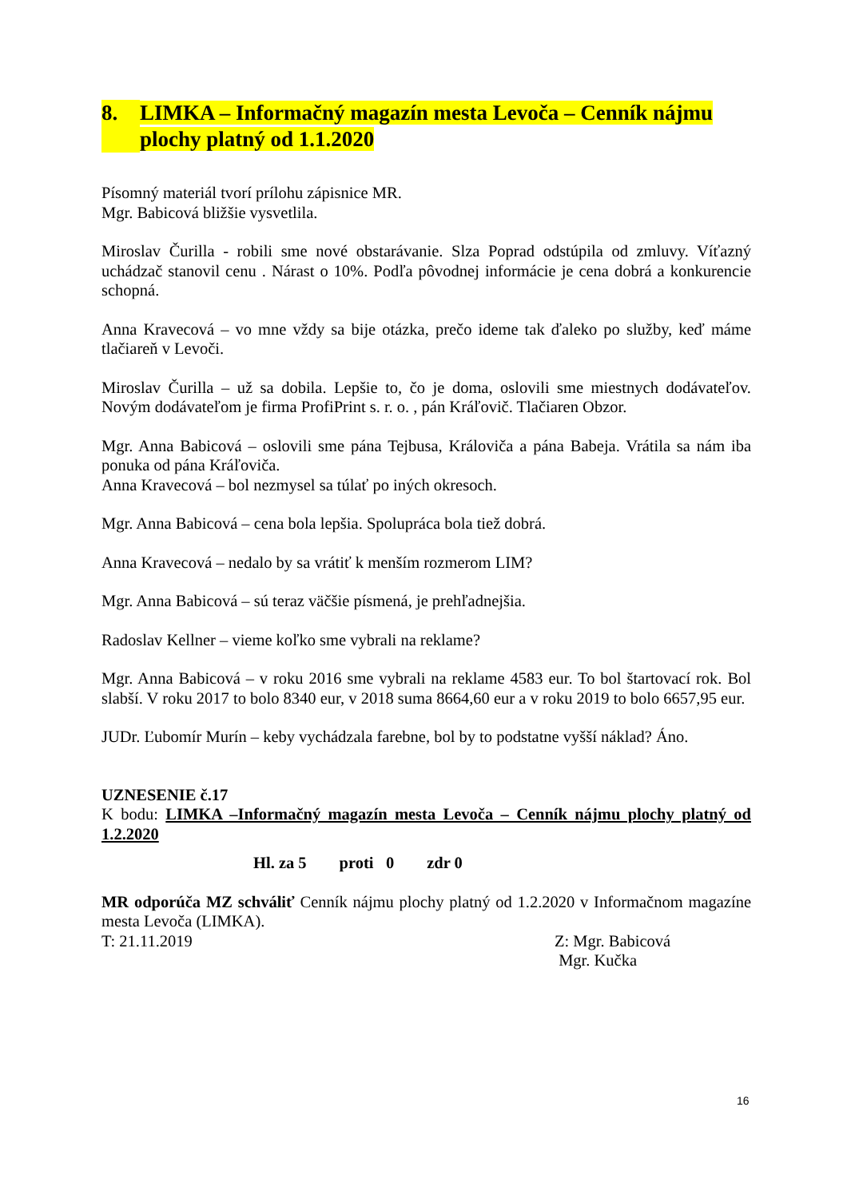8. LIMKA – Informačný magazín mesta Levoča – Cenník nájmu plochy platný od 1.1.2020
Písomný materiál tvorí prílohu zápisnice MR.
Mgr. Babicová bližšie vysvetlila.
Miroslav Čurilla - robili sme nové obstarávanie. Slza Poprad odstúpila od zmluvy. Víťazný uchádzač stanovil cenu . Nárast o 10%. Podľa pôvodnej informácie je cena dobrá a konkurencie schopná.
Anna Kravecová – vo mne vždy sa bije otázka, prečo ideme tak ďaleko po služby, keď máme tlačiareň v Levoči.
Miroslav Čurilla – už sa dobila. Lepšie to, čo je doma, oslovili sme miestnych dodávateľov. Novým dodávateľom je firma ProfiPrint s. r. o. , pán Kráľovič. Tlačiaren Obzor.
Mgr. Anna Babicová – oslovili sme pána Tejbusa, Královiča a pána Babeja. Vrátila sa nám iba ponuka od pána Kráľoviča.
Anna Kravecová – bol nezmysel sa túlať po iných okresoch.
Mgr. Anna Babicová – cena bola lepšia. Spolupráca bola tiež dobrá.
Anna Kravecová – nedalo by sa vrátiť k menším rozmerom LIM?
Mgr. Anna Babicová – sú teraz väčšie písmená, je prehľadnejšia.
Radoslav Kellner – vieme koľko sme vybrali na reklame?
Mgr. Anna Babicová – v roku 2016 sme vybrali na reklame 4583 eur. To bol štartovací rok. Bol slabší. V roku 2017 to bolo 8340 eur, v 2018 suma 8664,60 eur a v roku 2019 to bolo 6657,95 eur.
JUDr. Ľubomír Murín – keby vychádzala farebne, bol by to podstatne vyšší náklad? Áno.
UZNESENIE č.17
K bodu: LIMKA –Informačný magazín mesta Levoča – Cenník nájmu plochy platný od 1.2.2020
Hl. za 5 proti 0 zdr 0
MR odporúča MZ schváliť Cenník nájmu plochy platný od 1.2.2020 v Informačnom magazíne mesta Levoča (LIMKA).
T: 21.11.2019 Z: Mgr. Babicová
Mgr. Kučka
16